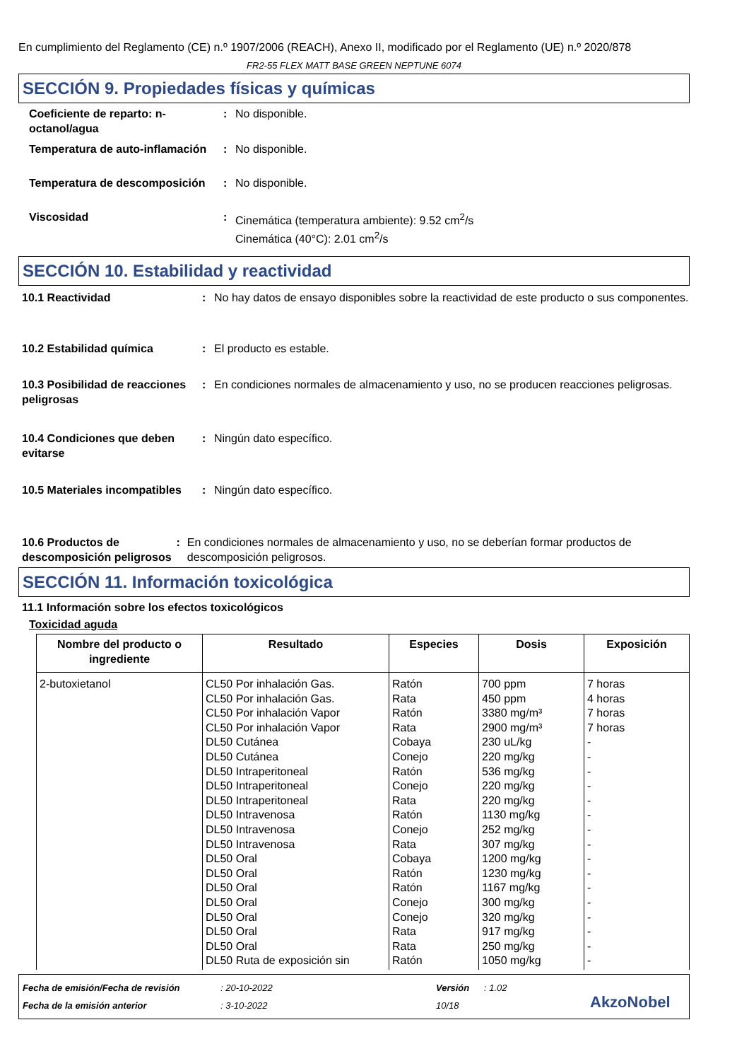En cumplimiento del Reglamento (CE) n.º 1907/2006 (REACH), Anexo II, modificado por el Reglamento (UE) n.º 2020/878
FR2-55 FLEX MATT BASE GREEN NEPTUNE 6074
SECCIÓN 9. Propiedades físicas y químicas
Coeficiente de reparto: n-octanol/agua
: No disponible.
Temperatura de auto-inflamación
: No disponible.
Temperatura de descomposición
: No disponible.
Viscosidad : Cinemática (temperatura ambiente): 9.52 cm<sup>2</sup>/s
Cinemática (40°C): 2.01 cm<sup>2</sup>/s
SECCIÓN 10. Estabilidad y reactividad
10.1 Reactividad : No hay datos de ensayo disponibles sobre la reactividad de este producto o sus componentes.
10.2 Estabilidad química : El producto es estable.
10.3 Posibilidad de reacciones peligrosas
: En condiciones normales de almacenamiento y uso, no se producen reacciones peligrosas.
10.4 Condiciones que deben evitarse
: Ningún dato específico.
10.5 Materiales incompatibles
: Ningún dato específico.
10.6 Productos de descomposición peligrosos
: En condiciones normales de almacenamiento y uso, no se deberían formar productos de descomposición peligrosos.
SECCIÓN 11. Información toxicológica
11.1 Información sobre los efectos toxicológicos
Toxicidad aguda
| Nombre del producto o ingrediente | Resultado | Especies | Dosis | Exposición |
| --- | --- | --- | --- | --- |
| 2-butoxietanol | CL50 Por inhalación Gas. CL50 Por inhalación Gas. CL50 Por inhalación Vapor CL50 Por inhalación Vapor DL50 Cutánea DL50 Cutánea DL50 Intraperitoneal DL50 Intraperitoneal DL50 Intraperitoneal DL50 Intravenosa DL50 Intravenosa DL50 Intravenosa DL50 Oral DL50 Oral DL50 Oral DL50 Oral DL50 Oral DL50 Oral DL50 Oral DL50 Ruta de exposición sin | Ratón Rata Ratón Rata Cobaya Conejo Ratón Conejo Rata Ratón Conejo Rata Cobaya Ratón Ratón Conejo Conejo Rata Rata Ratón | 700 ppm 450 ppm 3380 mg/m³ 2900 mg/m³ 230 uL/kg 220 mg/kg 536 mg/kg 220 mg/kg 220 mg/kg 1130 mg/kg 252 mg/kg 307 mg/kg 1200 mg/kg 1230 mg/kg 1167 mg/kg 300 mg/kg 320 mg/kg 917 mg/kg 250 mg/kg 1050 mg/kg | 7 horas 4 horas 7 horas 7 horas - - - - - - - - - - - - - - - - |
Fecha de emisión/Fecha de revisión
Fecha de la emisión anterior
: 20-10-2022
: 3-10-2022
Versión
10/18
: 1.02
AkzoNobel